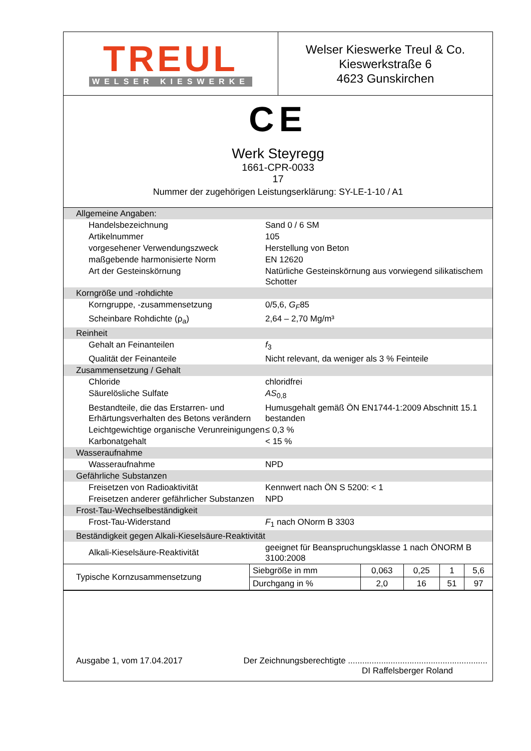TREUL
WELSER KIESWERKE
Welser Kieswerke Treul & Co.
Kieswerkstraße 6
4623 Gunskirchen
CE
Werk Steyregg
1661-CPR-0033
17
Nummer der zugehörigen Leistungserklärung: SY-LE-1-10 / A1
| Allgemeine Angaben: | |
| Handelsbezeichnung | Sand 0 / 6 SM |
| Artikelnummer | 105 |
| vorgesehener Verwendungszweck | Herstellung von Beton |
| maßgebende harmonisierte Norm | EN 12620 |
| Art der Gesteinskörnung | Natürliche Gesteinskörnung aus vorwiegend silikatischem Schotter |
| Korngröße und -rohdichte | |
| Korngruppe, -zusammensetzung | 0/5,6, G<sub>F</sub> 85 |
| Scheinbare Rohdichte (ρ<sub>a</sub>) | 2,64 – 2,70 Mg/m³ |
| Reinheit | |
| Gehalt an Feinanteilen | f<sub>3</sub> |
| Qualität der Feinanteile | Nicht relevant, da weniger als 3 % Feinteile |
| Zusammensetzung / Gehalt | |
| Chloride | chloridfrei |
| Säurelösliche Sulfate | AS<sub>0,8</sub> |
| Bestandteile, die das Erstarren- und Erhärtungsverhalten des Betons verändern | Humusgehalt gemäß ÖN EN1744-1:2009 Abschnitt 15.1 bestanden |
| Leichtgewichtige organische Verunreinigungen | ≤ 0,3 % |
| Karbonatgehalt | < 15 % |
| Wasseraufnahme | |
| Wasseraufnahme | NPD |
| Gefährliche Substanzen | |
| Freisetzen von Radioaktivität | Kennwert nach ÖN S 5200: < 1 |
| Freisetzen anderer gefährlicher Substanzen | NPD |
| Frost-Tau-Wechselbeständigkeit | |
| Frost-Tau-Widerstand | F<sub>1</sub> nach ONorm B 3303 |
| Beständigkeit gegen Alkali-Kieselsäure-Reaktivität | |
| Alkali-Kieselsäure-Reaktivität | geeignet für Beanspruchungsklasse 1 nach ÖNORM B 3100:2008 |
| Typische Kornzusammensetzung | Siebgröße in mm | 0,063 | 0,25 | 1 | 5,6 |
| | Durchgang in % | 2,0 | 16 | 51 | 97 |
Ausgabe 1, vom 17.04.2017 Der Zeichnungsberechtigte ...........................................................
DI Raffelsberger Roland